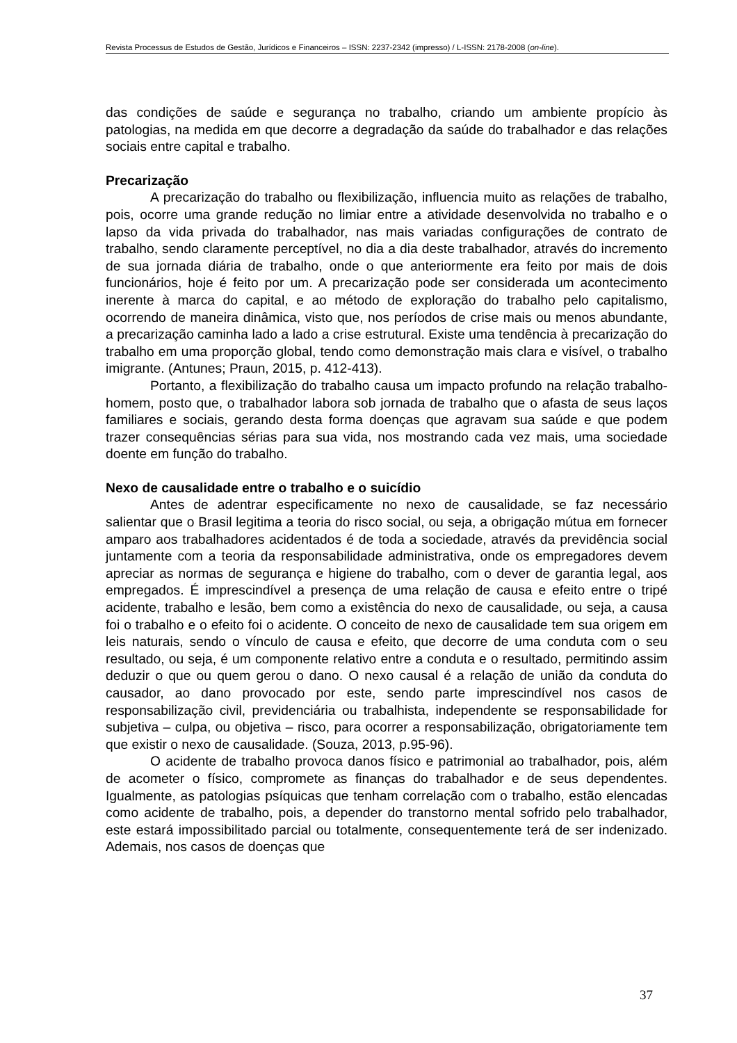Revista Processus de Estudos de Gestão, Jurídicos e Financeiros – ISSN: 2237-2342 (impresso) / L-ISSN: 2178-2008 (on-line).
das condições de saúde e segurança no trabalho, criando um ambiente propício às patologias, na medida em que decorre a degradação da saúde do trabalhador e das relações sociais entre capital e trabalho.
Precarização
A precarização do trabalho ou flexibilização, influencia muito as relações de trabalho, pois, ocorre uma grande redução no limiar entre a atividade desenvolvida no trabalho e o lapso da vida privada do trabalhador, nas mais variadas configurações de contrato de trabalho, sendo claramente perceptível, no dia a dia deste trabalhador, através do incremento de sua jornada diária de trabalho, onde o que anteriormente era feito por mais de dois funcionários, hoje é feito por um. A precarização pode ser considerada um acontecimento inerente à marca do capital, e ao método de exploração do trabalho pelo capitalismo, ocorrendo de maneira dinâmica, visto que, nos períodos de crise mais ou menos abundante, a precarização caminha lado a lado a crise estrutural. Existe uma tendência à precarização do trabalho em uma proporção global, tendo como demonstração mais clara e visível, o trabalho imigrante. (Antunes; Praun, 2015, p. 412-413).
Portanto, a flexibilização do trabalho causa um impacto profundo na relação trabalho-homem, posto que, o trabalhador labora sob jornada de trabalho que o afasta de seus laços familiares e sociais, gerando desta forma doenças que agravam sua saúde e que podem trazer consequências sérias para sua vida, nos mostrando cada vez mais, uma sociedade doente em função do trabalho.
Nexo de causalidade entre o trabalho e o suicídio
Antes de adentrar especificamente no nexo de causalidade, se faz necessário salientar que o Brasil legitima a teoria do risco social, ou seja, a obrigação mútua em fornecer amparo aos trabalhadores acidentados é de toda a sociedade, através da previdência social juntamente com a teoria da responsabilidade administrativa, onde os empregadores devem apreciar as normas de segurança e higiene do trabalho, com o dever de garantia legal, aos empregados. É imprescindível a presença de uma relação de causa e efeito entre o tripé acidente, trabalho e lesão, bem como a existência do nexo de causalidade, ou seja, a causa foi o trabalho e o efeito foi o acidente. O conceito de nexo de causalidade tem sua origem em leis naturais, sendo o vínculo de causa e efeito, que decorre de uma conduta com o seu resultado, ou seja, é um componente relativo entre a conduta e o resultado, permitindo assim deduzir o que ou quem gerou o dano. O nexo causal é a relação de união da conduta do causador, ao dano provocado por este, sendo parte imprescindível nos casos de responsabilização civil, previdenciária ou trabalhista, independente se responsabilidade for subjetiva – culpa, ou objetiva – risco, para ocorrer a responsabilização, obrigatoriamente tem que existir o nexo de causalidade. (Souza, 2013, p.95-96).
O acidente de trabalho provoca danos físico e patrimonial ao trabalhador, pois, além de acometer o físico, compromete as finanças do trabalhador e de seus dependentes. Igualmente, as patologias psíquicas que tenham correlação com o trabalho, estão elencadas como acidente de trabalho, pois, a depender do transtorno mental sofrido pelo trabalhador, este estará impossibilitado parcial ou totalmente, consequentemente terá de ser indenizado. Ademais, nos casos de doenças que
37